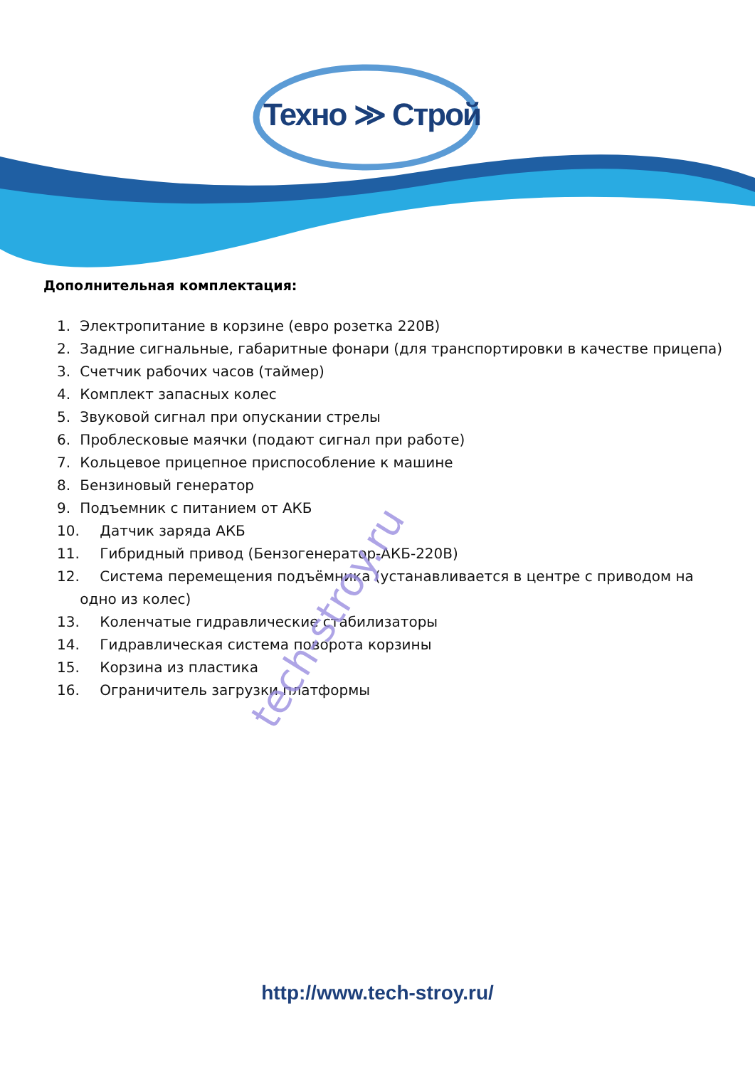Техно ≫ Строй
Дополнительная комплектация:
1. Электропитание в корзине (евро розетка 220В)
2. Задние сигнальные, габаритные фонари (для транспортировки в качестве прицепа)
3. Счетчик рабочих часов (таймер)
4. Комплект запасных колес
5. Звуковой сигнал при опускании стрелы
6. Проблесковые маячки (подают сигнал при работе)
7. Кольцевое прицепное приспособление к машине
8. Бензиновый генератор
9. Подъемник с питанием от АКБ
10. Датчик заряда АКБ
11. Гибридный привод (Бензогенератор-АКБ-220В)
12. Система перемещения подъёмника (устанавливается в центре с приводом на
одно из колес)
13. Коленчатые гидравлические стабилизаторы
14. Гидравлическая система поворота корзины
15. Корзина из пластика
16. Ограничитель загрузки платформы
tech-stroy.ru
http://www.tech-stroy.ru/